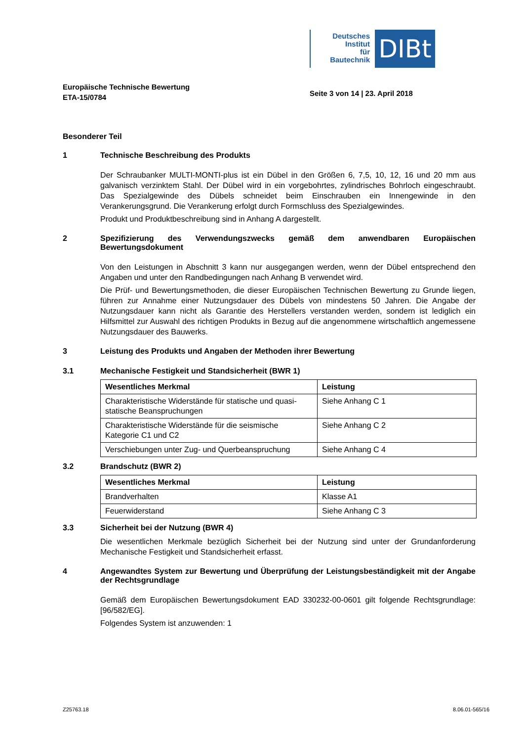Deutsches
Institut
für
Bautechnik
DIBt
Europäische Technische Bewertung
ETA-15/0784
Seite 3 von 14 | 23. April 2018
Besonderer Teil
1 Technische Beschreibung des Produkts
Der Schraubanker MULTI-MONTI-plus ist ein Dübel in den Größen 6, 7,5, 10, 12, 16 und 20 mm aus galvanisch verzinktem Stahl. Der Dübel wird in ein vorgebohrtes, zylindrisches Bohrloch eingeschraubt. Das Spezialgewinde des Dübels schneidet beim Einschrauben ein Innengewinde in den Verankerungsgrund. Die Verankerung erfolgt durch Formschluss des Spezialgewindes.
Produkt und Produktbeschreibung sind in Anhang A dargestellt.
2 Spezifizierung des Verwendungszwecks gemäß dem anwendbaren Europäischen Bewertungsdokument
Von den Leistungen in Abschnitt 3 kann nur ausgegangen werden, wenn der Dübel entsprechend den Angaben und unter den Randbedingungen nach Anhang B verwendet wird.
Die Prüf- und Bewertungsmethoden, die dieser Europäischen Technischen Bewertung zu Grunde liegen, führen zur Annahme einer Nutzungsdauer des Dübels von mindestens 50 Jahren. Die Angabe der Nutzungsdauer kann nicht als Garantie des Herstellers verstanden werden, sondern ist lediglich ein Hilfsmittel zur Auswahl des richtigen Produkts in Bezug auf die angenommene wirtschaftlich angemessene Nutzungsdauer des Bauwerks.
3 Leistung des Produkts und Angaben der Methoden ihrer Bewertung
3.1 Mechanische Festigkeit und Standsicherheit (BWR 1)
| Wesentliches Merkmal | Leistung |
| --- | --- |
| Charakteristische Widerstände für statische und quasi-statische Beanspruchungen | Siehe Anhang C 1 |
| Charakteristische Widerstände für die seismische Kategorie C1 und C2 | Siehe Anhang C 2 |
| Verschiebungen unter Zug- und Querbeanspruchung | Siehe Anhang C 4 |
3.2 Brandschutz (BWR 2)
| Wesentliches Merkmal | Leistung |
| --- | --- |
| Brandverhalten | Klasse A1 |
| Feuerwiderstand | Siehe Anhang C 3 |
3.3 Sicherheit bei der Nutzung (BWR 4)
Die wesentlichen Merkmale bezüglich Sicherheit bei der Nutzung sind unter der Grundanforderung Mechanische Festigkeit und Standsicherheit erfasst.
4 Angewandtes System zur Bewertung und Überprüfung der Leistungsbeständigkeit mit der Angabe der Rechtsgrundlage
Gemäß dem Europäischen Bewertungsdokument EAD 330232-00-0601 gilt folgende Rechtsgrundlage: [96/582/EG].
Folgendes System ist anzuwenden: 1
Z25763.18 8.06.01-565/16